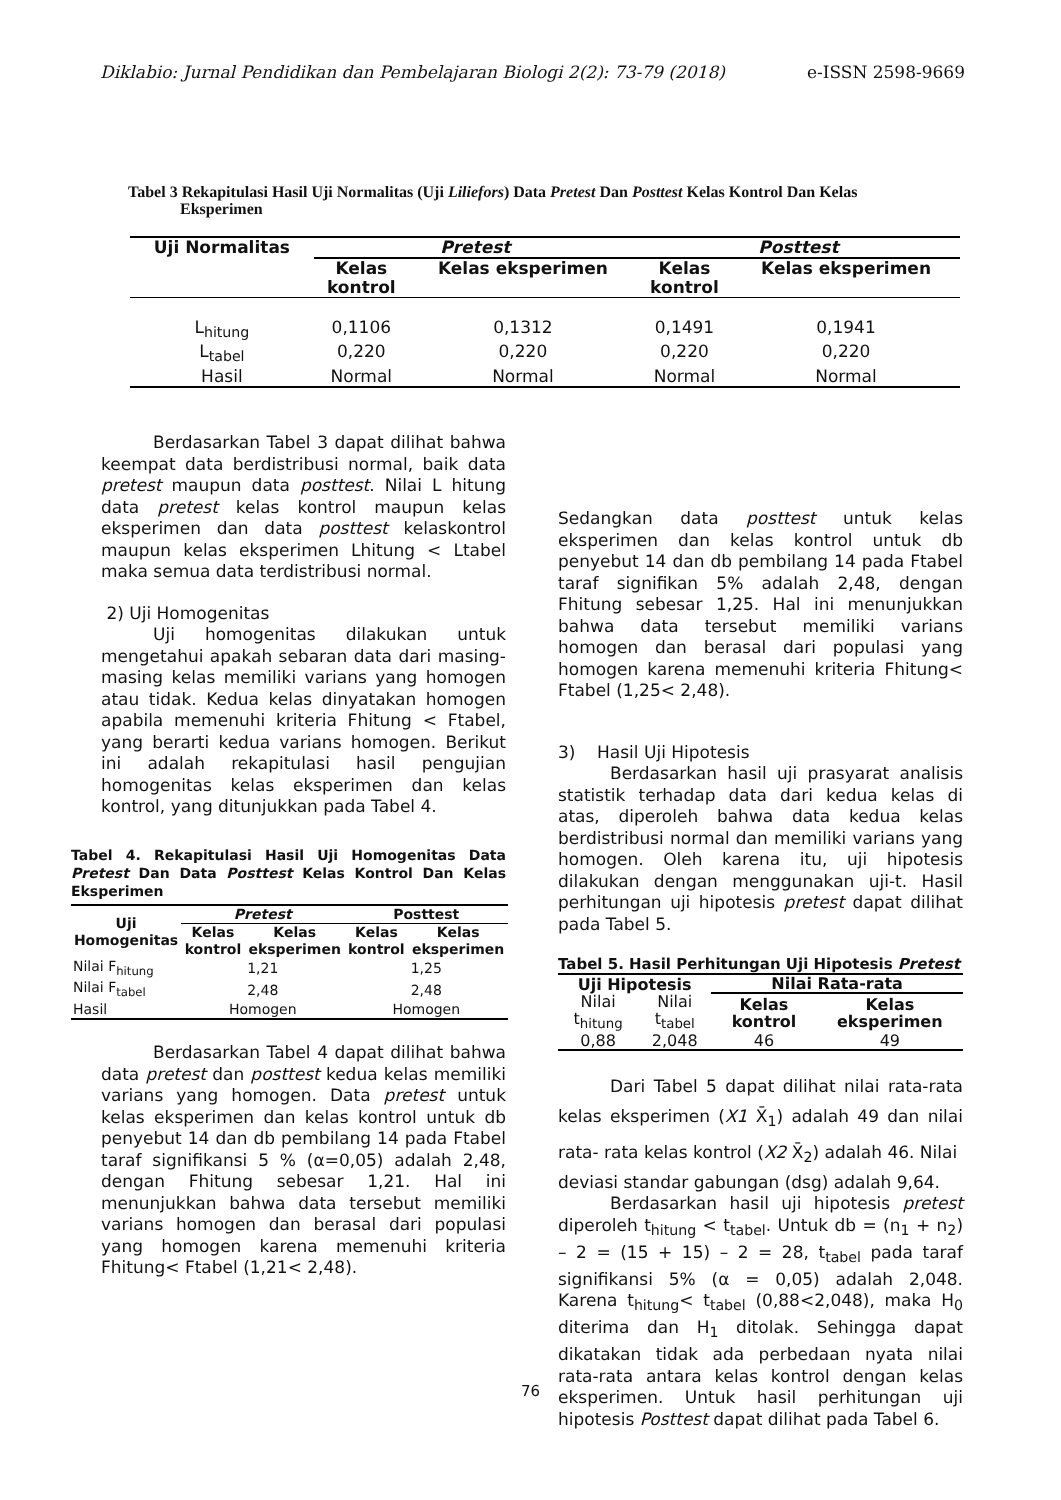Diklabio: Jurnal Pendidikan dan Pembelajaran Biologi 2(2): 73-79 (2018) e-ISSN 2598-9669
Tabel 3 Rekapitulasi Hasil Uji Normalitas (Uji Liliefors) Data Pretest Dan Posttest Kelas Kontrol Dan Kelas
Eksperimen
| Uji Normalitas | Pretest | | Posttest | |
| --- | --- | --- | --- | --- |
| | Kelas kontrol | Kelas eksperimen | Kelas kontrol | Kelas eksperimen |
| L<sub>hitung</sub> | 0,1106 | 0,1312 | 0,1491 | 0,1941 |
| L<sub>tabel</sub> | 0,220 | 0,220 | 0,220 | 0,220 |
| Hasil | Normal | Normal | Normal | Normal |
Berdasarkan Tabel 3 dapat dilihat bahwa keempat data berdistribusi normal, baik data pretest maupun data posttest. Nilai L hitung data pretest kelas kontrol maupun kelas eksperimen dan data posttest kelaskontrol maupun kelas eksperimen Lhitung < Ltabel maka semua data terdistribusi normal.
2) Uji Homogenitas
Uji homogenitas dilakukan untuk mengetahui apakah sebaran data dari masing-masing kelas memiliki varians yang homogen atau tidak. Kedua kelas dinyatakan homogen apabila memenuhi kriteria Fhitung < Ftabel, yang berarti kedua varians homogen. Berikut ini adalah rekapitulasi hasil pengujian homogenitas kelas eksperimen dan kelas kontrol, yang ditunjukkan pada Tabel 4.
Tabel 4. Rekapitulasi Hasil Uji Homogenitas Data Pretest Dan Data Posttest Kelas Kontrol Dan Kelas Eksperimen
| Uji Homogenitas | Pretest | | Posttest | |
| --- | --- | --- | --- | --- |
| | Kelas kontrol | Kelas eksperimen | Kelas kontrol | Kelas eksperimen |
| Nilai F<sub>hitung</sub> | 1,21 | | 1,25 | |
| Nilai F<sub>tabel</sub> | 2,48 | | 2,48 | |
| Hasil | Homogen | | Homogen | |
Berdasarkan Tabel 4 dapat dilihat bahwa data pretest dan posttest kedua kelas memiliki varians yang homogen. Data pretest untuk kelas eksperimen dan kelas kontrol untuk db penyebut 14 dan db pembilang 14 pada Ftabel taraf signifikansi 5 % (α=0,05) adalah 2,48, dengan Fhitung sebesar 1,21. Hal ini menunjukkan bahwa data tersebut memiliki varians homogen dan berasal dari populasi yang homogen karena memenuhi kriteria Fhitung< Ftabel (1,21< 2,48).
Sedangkan data posttest untuk kelas eksperimen dan kelas kontrol untuk db penyebut 14 dan db pembilang 14 pada Ftabel taraf signifikan 5% adalah 2,48, dengan Fhitung sebesar 1,25. Hal ini menunjukkan bahwa data tersebut memiliki varians homogen dan berasal dari populasi yang homogen karena memenuhi kriteria Fhitung< Ftabel (1,25< 2,48).
3) Hasil Uji Hipotesis
Berdasarkan hasil uji prasyarat analisis statistik terhadap data dari kedua kelas di atas, diperoleh bahwa data kedua kelas berdistribusi normal dan memiliki varians yang homogen. Oleh karena itu, uji hipotesis dilakukan dengan menggunakan uji-t. Hasil perhitungan uji hipotesis pretest dapat dilihat pada Tabel 5.
Tabel 5. Hasil Perhitungan Uji Hipotesis Pretest
| Uji Hipotesis | | Nilai Rata-rata | |
| --- | --- | --- | --- |
| Nilai t<sub>hitung</sub> | Nilai t<sub>tabel</sub> | Kelas kontrol | Kelas eksperimen |
| 0,88 | 2,048 | 46 | 49 |
Dari Tabel 5 dapat dilihat nilai rata-rata kelas eksperimen (X1 X̄<sub>1</sub>) adalah 49 dan nilai rata- rata kelas kontrol (X2 X̄<sub>2</sub>) adalah 46. Nilai
deviasi standar gabungan (dsg) adalah 9,64.
Berdasarkan hasil uji hipotesis pretest diperoleh t<sub>hitung</sub> < t<sub>tabel</sub>. Untuk db = (n<sub>1</sub> + n<sub>2</sub>) – 2 = (15 + 15) – 2 = 28, t<sub>tabel</sub> pada taraf signifikansi 5% (α = 0,05) adalah 2,048. Karena t<sub>hitung</sub>< t<sub>tabel</sub> (0,88<2,048), maka H<sub>0</sub> diterima dan H<sub>1</sub> ditolak. Sehingga dapat dikatakan tidak ada perbedaan nyata nilai rata-rata antara kelas kontrol dengan kelas eksperimen. Untuk hasil perhitungan uji hipotesis Posttest dapat dilihat pada Tabel 6.
76